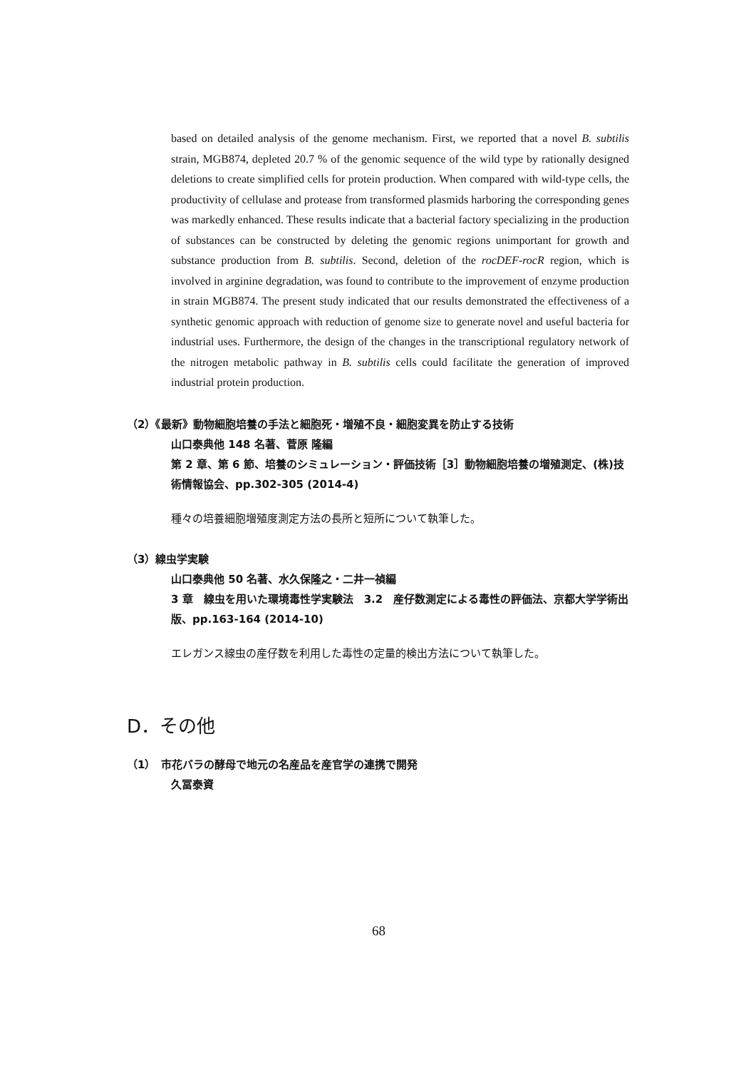based on detailed analysis of the genome mechanism. First, we reported that a novel B. subtilis strain, MGB874, depleted 20.7 % of the genomic sequence of the wild type by rationally designed deletions to create simplified cells for protein production. When compared with wild-type cells, the productivity of cellulase and protease from transformed plasmids harboring the corresponding genes was markedly enhanced. These results indicate that a bacterial factory specializing in the production of substances can be constructed by deleting the genomic regions unimportant for growth and substance production from B. subtilis. Second, deletion of the rocDEF-rocR region, which is involved in arginine degradation, was found to contribute to the improvement of enzyme production in strain MGB874. The present study indicated that our results demonstrated the effectiveness of a synthetic genomic approach with reduction of genome size to generate novel and useful bacteria for industrial uses. Furthermore, the design of the changes in the transcriptional regulatory network of the nitrogen metabolic pathway in B. subtilis cells could facilitate the generation of improved industrial protein production.
（2）《最新》動物細胞培養の手法と細胞死・増殖不良・細胞変異を防止する技術
山口泰典他 148 名著、菅原 隆編
第 2 章、第 6 節、培養のシミュレーション・評価技術［3］動物細胞培養の増殖測定、(株)技術情報協会、pp.302-305 (2014-4)
種々の培養細胞増殖度測定方法の長所と短所について執筆した。
（3）線虫学実験
山口泰典他 50 名著、水久保隆之・二井一禎編
3 章　線虫を用いた環境毒性学実験法　3.2　産仔数測定による毒性の評価法、京都大学学術出版、pp.163-164 (2014-10)
エレガンス線虫の産仔数を利用した毒性の定量的検出方法について執筆した。
D．その他
（1）　市花バラの酵母で地元の名産品を産官学の連携で開発
久冨泰資
68